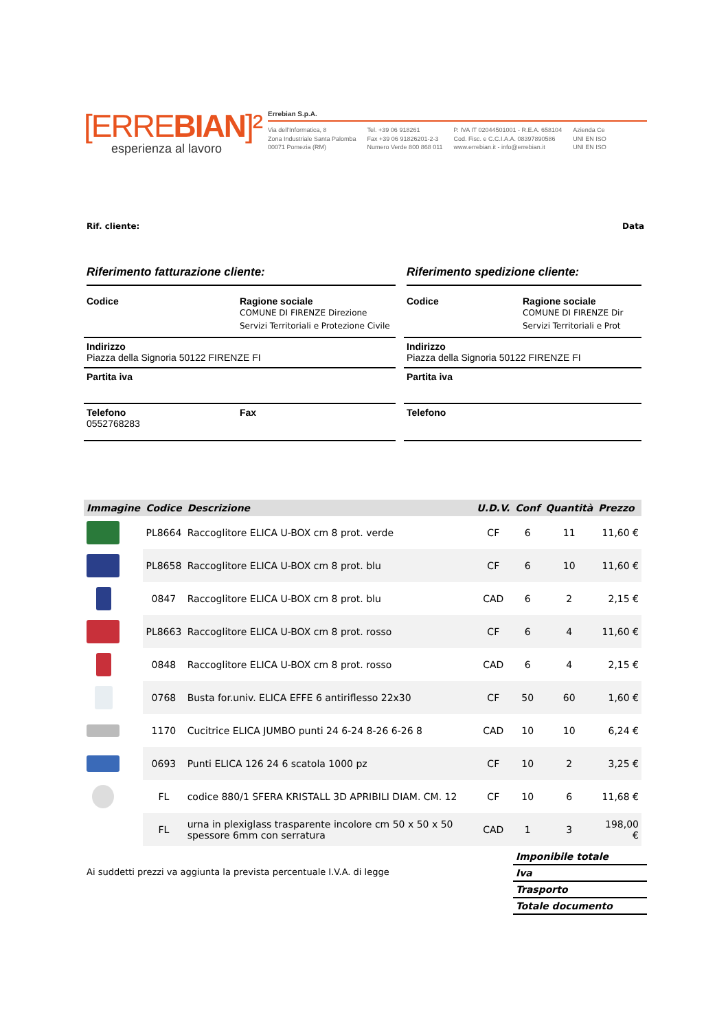[ERREBIAN]²
esperienza al lavoro
Errebian S.p.A.
Via dell'Informatica, 8
Zona Industriale Santa Palomba
00071 Pomezia (RM)
Tel. +39 06 918261
Fax +39 06 91826201-2-3
Numero Verde 800 868 011
P. IVA IT 02044501001 - R.E.A. 658104
Cod. Fisc. e C.C.I.A.A. 08397890586
www.errebian.it - info@errebian.it
Azienda Ce
UNI EN ISO
UNI EN ISO
Rif. cliente: Data
Riferimento fatturazione cliente:
Codice Ragione sociale
COMUNE DI FIRENZE Direzione Servizi Territoriali e Protezione Civile
Indirizzo
Piazza della Signoria 50122 FIRENZE FI
Partita iva
Telefono
0552768283
Fax
Riferimento spedizione cliente:
Codice Ragione sociale
COMUNE DI FIRENZE Dir
Servizi Territoriali e Prot
Indirizzo
Piazza della Signoria 50122 FIRENZE FI
Partita iva
Telefono
| Immagine | Codice | Descrizione | U.D.V. | Conf | Quantità | Prezzo |
| --- | --- | --- | --- | --- | --- | --- |
| | PL8664 | Raccoglitore ELICA U-BOX cm 8 prot. verde | CF | 6 | 11 | 11,60 € |
| | PL8658 | Raccoglitore ELICA U-BOX cm 8 prot. blu | CF | 6 | 10 | 11,60 € |
| | 0847 | Raccoglitore ELICA U-BOX cm 8 prot. blu | CAD | 6 | 2 | 2,15 € |
| | PL8663 | Raccoglitore ELICA U-BOX cm 8 prot. rosso | CF | 6 | 4 | 11,60 € |
| | 0848 | Raccoglitore ELICA U-BOX cm 8 prot. rosso | CAD | 6 | 4 | 2,15 € |
| | 0768 | Busta for.univ. ELICA EFFE 6 antiriflesso 22x30 | CF | 50 | 60 | 1,60 € |
| | 1170 | Cucitrice ELICA JUMBO punti 24 6-24 8-26 6-26 8 | CAD | 10 | 10 | 6,24 € |
| | 0693 | Punti ELICA 126 24 6 scatola 1000 pz | CF | 10 | 2 | 3,25 € |
| | FL | codice 880/1 SFERA KRISTALL 3D APRIBILI DIAM. CM. 12 | CF | 10 | 6 | 11,68 € |
| | FL | urna in plexiglass trasparente incolore cm 50 x 50 x 50 spessore 6mm con serratura | CAD | 1 | 3 | 198,00 € |
Ai suddetti prezzi va aggiunta la prevista percentuale I.V.A. di legge
Imponibile totale
Iva
Trasporto
Totale documento